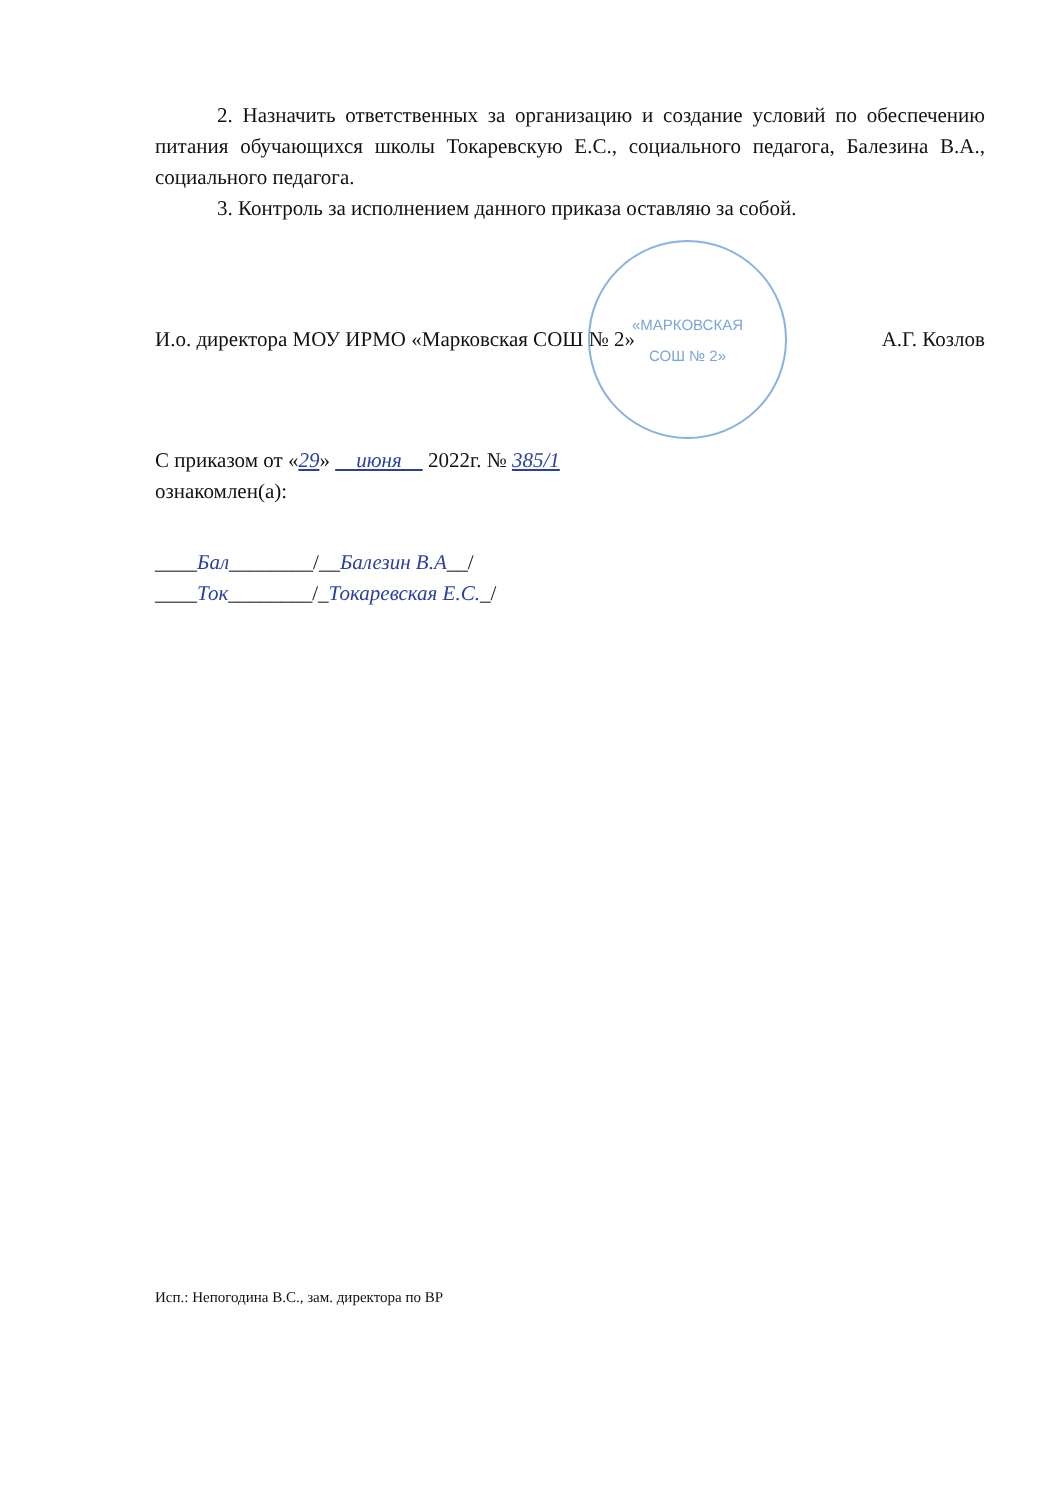«МАРКОВСКАЯ
СОШ № 2»
2. Назначить ответственных за организацию и создание условий по обеспечению питания обучающихся школы Токаревскую Е.С., социального педагога, Балезина В.А., социального педагога.
3. Контроль за исполнением данного приказа оставляю за собой.
И.о. директора МОУ ИРМО «Марковская СОШ № 2» А.Г. Козлов
С приказом от «29» июня 2022г. № 385/1
ознакомлен(а):
____Бал________/__Балезин В.А__/
____Ток________/_Токаревская Е.С._/
Исп.: Непогодина В.С., зам. директора по ВР